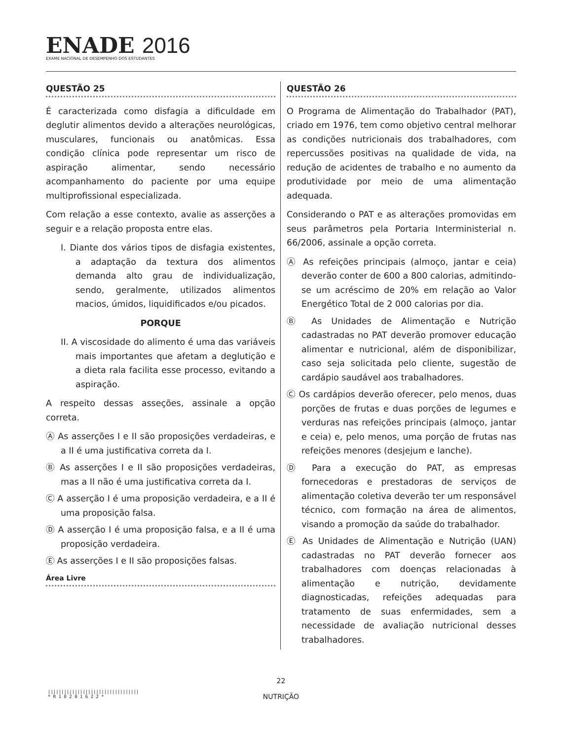ENADE 2016
EXAME NACIONAL DE DESEMPENHO DOS ESTUDANTES
QUESTÃO 25
É caracterizada como disfagia a dificuldade em deglutir alimentos devido a alterações neurológicas, musculares, funcionais ou anatômicas. Essa condição clínica pode representar um risco de aspiração alimentar, sendo necessário acompanhamento do paciente por uma equipe multiprofissional especializada.
Com relação a esse contexto, avalie as asserções a seguir e a relação proposta entre elas.
I. Diante dos vários tipos de disfagia existentes, a adaptação da textura dos alimentos demanda alto grau de individualização, sendo, geralmente, utilizados alimentos macios, úmidos, liquidificados e/ou picados.
PORQUE
II. A viscosidade do alimento é uma das variáveis mais importantes que afetam a deglutição e a dieta rala facilita esse processo, evitando a aspiração.
A respeito dessas asseções, assinale a opção correta.
Ⓐ As asserções I e II são proposições verdadeiras, e a II é uma justificativa correta da I.
Ⓑ As asserções I e II são proposições verdadeiras, mas a II não é uma justificativa correta da I.
Ⓒ A asserção I é uma proposição verdadeira, e a II é uma proposição falsa.
Ⓓ A asserção I é uma proposição falsa, e a II é uma proposição verdadeira.
Ⓔ As asserções I e II são proposições falsas.
Área Livre
QUESTÃO 26
O Programa de Alimentação do Trabalhador (PAT), criado em 1976, tem como objetivo central melhorar as condições nutricionais dos trabalhadores, com repercussões positivas na qualidade de vida, na redução de acidentes de trabalho e no aumento da produtividade por meio de uma alimentação adequada.
Considerando o PAT e as alterações promovidas em seus parâmetros pela Portaria Interministerial n. 66/2006, assinale a opção correta.
Ⓐ As refeições principais (almoço, jantar e ceia) deverão conter de 600 a 800 calorias, admitindo-se um acréscimo de 20% em relação ao Valor Energético Total de 2 000 calorias por dia.
Ⓑ As Unidades de Alimentação e Nutrição cadastradas no PAT deverão promover educação alimentar e nutricional, além de disponibilizar, caso seja solicitada pelo cliente, sugestão de cardápio saudável aos trabalhadores.
Ⓒ Os cardápios deverão oferecer, pelo menos, duas porções de frutas e duas porções de legumes e verduras nas refeições principais (almoço, jantar e ceia) e, pelo menos, uma porção de frutas nas refeições menores (desjejum e lanche).
Ⓓ Para a execução do PAT, as empresas fornecedoras e prestadoras de serviços de alimentação coletiva deverão ter um responsável técnico, com formação na área de alimentos, visando a promoção da saúde do trabalhador.
Ⓔ As Unidades de Alimentação e Nutrição (UAN) cadastradas no PAT deverão fornecer aos trabalhadores com doenças relacionadas à alimentação e nutrição, devidamente diagnosticadas, refeições adequadas para tratamento de suas enfermidades, sem a necessidade de avaliação nutricional desses trabalhadores.
22
NUTRIÇÃO
||||||||||||||||||||||||||||||||||
* R 1 0 2 0 1 6 2 2 *